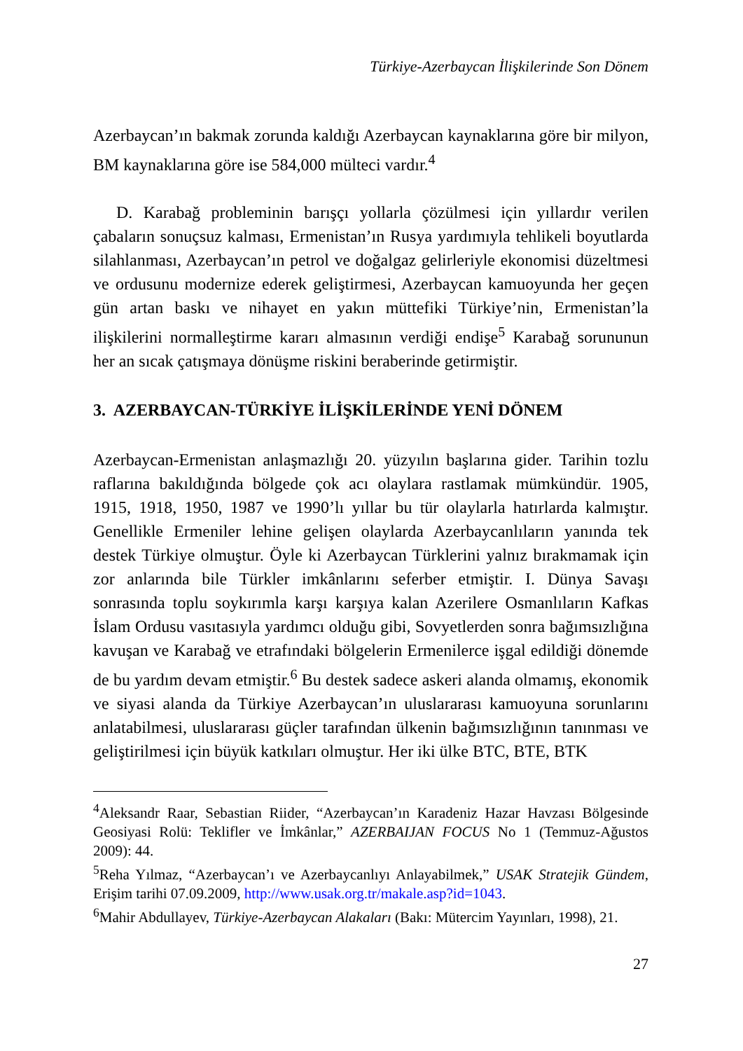Türkiye-Azerbaycan İlişkilerinde Son Dönem
Azerbaycan’ın bakmak zorunda kaldığı Azerbaycan kaynaklarına göre bir milyon, BM kaynaklarına göre ise 584,000 mülteci vardır.<sup>4</sup>
D. Karabağ probleminin barışçı yollarla çözülmesi için yıllardır verilen çabaların sonuçsuz kalması, Ermenistan’ın Rusya yardımıyla tehlikeli boyutlarda silahlanması, Azerbaycan’ın petrol ve doğalgaz gelirleriyle ekonomisi düzeltmesi ve ordusunu modernize ederek geliştirmesi, Azerbaycan kamuoyunda her geçen gün artan baskı ve nihayet en yakın müttefiki Türkiye’nin, Ermenistan’la ilişkilerini normalleştirme kararı almasının verdiği endişe<sup>5</sup> Karabağ sorununun her an sıcak çatışmaya dönüşme riskini beraberinde getirmiştir.
3. AZERBAYCAN-TÜRKİYE İLİŞKİLERİNDE YENİ DÖNEM
Azerbaycan-Ermenistan anlaşmazlığı 20. yüzyılın başlarına gider. Tarihin tozlu raflarına bakıldığında bölgede çok acı olaylara rastlamak mümkündür. 1905, 1915, 1918, 1950, 1987 ve 1990’lı yıllar bu tür olaylarla hatırlarda kalmıştır. Genellikle Ermeniler lehine gelişen olaylarda Azerbaycanlıların yanında tek destek Türkiye olmuştur. Öyle ki Azerbaycan Türklerini yalnız bırakmamak için zor anlarında bile Türkler imkânlarını seferber etmiştir. I. Dünya Savaşı sonrasında toplu soykırımla karşı karşıya kalan Azerilere Osmanlıların Kafkas İslam Ordusu vasıtasıyla yardımcı olduğu gibi, Sovyetlerden sonra bağımsızlığına kavuşan ve Karabağ ve etrafındaki bölgelerin Ermenilerce işgal edildiği dönemde de bu yardım devam etmiştir.<sup>6</sup> Bu destek sadece askeri alanda olmamış, ekonomik ve siyasi alanda da Türkiye Azerbaycan’ın uluslararası kamuoyuna sorunlarını anlatabilmesi, uluslararası güçler tarafından ülkenin bağımsızlığının tanınması ve geliştirilmesi için büyük katkıları olmuştur. Her iki ülke BTC, BTE, BTK
<sup>4</sup> Aleksandr Raar, Sebastian Riider, “Azerbaycan’ın Karadeniz Hazar Havzası Bölgesinde Geosiyasi Rolü: Teklifler ve İmkânlar,” AZERBAIJAN FOCUS No 1 (Temmuz-Ağustos 2009): 44.
<sup>5</sup> Reha Yılmaz, “Azerbaycan’ı ve Azerbaycanlıyı Anlayabilmek,” USAK Stratejik Gündem, Erişim tarihi 07.09.2009, http://www.usak.org.tr/makale.asp?id=1043.
<sup>6</sup> Mahir Abdullayev, Türkiye-Azerbaycan Alakaları (Bakı: Mütercim Yayınları, 1998), 21.
27